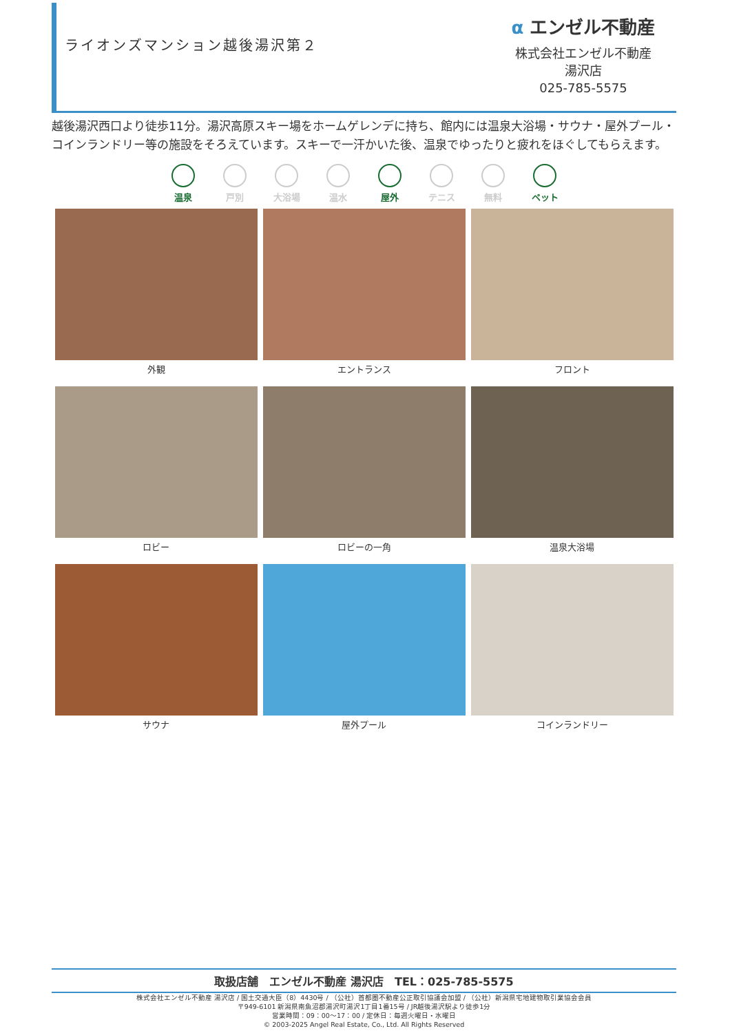ライオンズマンション越後湯沢第２
α エンゼル不動産
株式会社エンゼル不動産
湯沢店
025-785-5575
越後湯沢西口より徒歩11分。湯沢高原スキー場をホームゲレンデに持ち、館内には温泉大浴場・サウナ・屋外プール・コインランドリー等の施設をそろえています。スキーで一汗かいた後、温泉でゆったりと疲れをほぐしてもらえます。
温泉 戸別 大浴場 温水 屋外 テニス 無料 ペット
外観
エントランス
フロント
ロビー
ロビーの一角
温泉大浴場
サウナ
屋外プール
コインランドリー
取扱店舗　エンゼル不動産 湯沢店　TEL：025-785-5575
株式会社エンゼル不動産 湯沢店 / 国土交通大臣（8）4430号 / （公社）首都圏不動産公正取引協議会加盟 / （公社）新潟県宅地建物取引業協会会員
〒949-6101 新潟県南魚沼郡湯沢町湯沢1丁目1番15号 / JR越後湯沢駅より徒歩1分
営業時間：09：00～17：00 / 定休日：毎週火曜日・水曜日
© 2003-2025 Angel Real Estate, Co., Ltd. All Rights Reserved